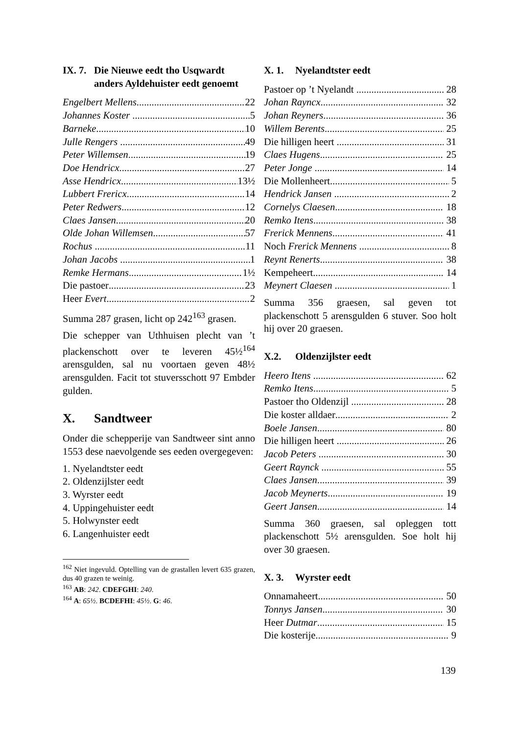IX. 7. Die Nieuwe eedt tho Usqwardt anders Ayldehuister eedt genoemt
Engelbert Mellens 22
Johannes Koster 5
Barneke 10
Julle Rengers 49
Peter Willemsen 19
Doe Hendricx 27
Asse Hendricx 13½
Lubbert Frericx 14
Peter Redwers 12
Claes Jansen 20
Olde Johan Willemsen 57
Rochus 11
Johan Jacobs 1
Remke Hermans 1½
Die pastoer 23
Heer Evert 2
Summa 287 grasen, licht op 242<sup>163</sup> grasen.
Die schepper van Uthhuisen plecht van ’t plackenschott over te leveren 45½<sup>164</sup> arensgulden, sal nu voortaen geven 48½ arensgulden. Facit tot stuversschott 97 Embder gulden.
X. Sandtweer
Onder die schepperije van Sandtweer sint anno 1553 dese naevolgende ses eeden overgegeven:
1. Nyelandtster eedt
2. Oldenzijlster eedt
3. Wyrster eedt
4. Uppingehuister eedt
5. Holwynster eedt
6. Langenhuister eedt
<sup>162</sup> Niet ingevuld. Optelling van de grastallen levert 635 grazen, dus 40 grazen te weinig.
<sup>163</sup> AB: 242. CDEFGHI: 240.
<sup>164</sup> A: 65½. BCDEFHI: 45½. G: 46.
X. 1. Nyelandtster eedt
Pastoer op ’t Nyelandt 28
Johan Rayncx 32
Johan Reyners 36
Willem Berents 25
Die hilligen heert 31
Claes Hugens 25
Peter Jonge 14
Die Mollenheert 5
Hendrick Jansen 2
Cornelys Claesen 18
Remko Itens 38
Frerick Mennens 41
Noch Frerick Mennens 8
Reynt Renerts 38
Kempeheert 14
Meynert Claesen 1
Summa 356 graesen, sal geven tot plackenschott 5 arensgulden 6 stuver. Soo holt hij over 20 graesen.
X.2. Oldenzijlster eedt
Heero Itens 62
Remko Itens 5
Pastoer tho Oldenzijl 28
Die koster alldaer 2
Boele Jansen 80
Die hilligen heert 26
Jacob Peters 30
Geert Raynck 55
Claes Jansen 39
Jacob Meynerts 19
Geert Jansen 14
Summa 360 graesen, sal opleggen tott plackenschott 5½ arensgulden. Soe holt hij over 30 graesen.
X. 3. Wyrster eedt
Onnamaheert 50
Tonnys Jansen 30
Heer Dutmar 15
Die kosterije 9
139